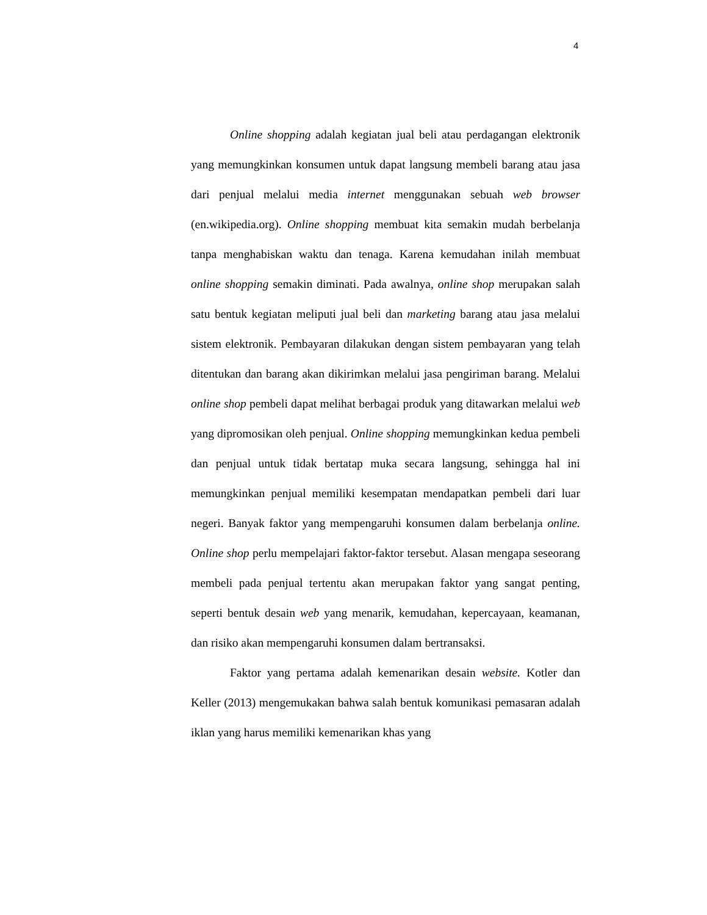4
Online shopping adalah kegiatan jual beli atau perdagangan elektronik yang memungkinkan konsumen untuk dapat langsung membeli barang atau jasa dari penjual melalui media internet menggunakan sebuah web browser (en.wikipedia.org). Online shopping membuat kita semakin mudah berbelanja tanpa menghabiskan waktu dan tenaga. Karena kemudahan inilah membuat online shopping semakin diminati. Pada awalnya, online shop merupakan salah satu bentuk kegiatan meliputi jual beli dan marketing barang atau jasa melalui sistem elektronik. Pembayaran dilakukan dengan sistem pembayaran yang telah ditentukan dan barang akan dikirimkan melalui jasa pengiriman barang. Melalui online shop pembeli dapat melihat berbagai produk yang ditawarkan melalui web yang dipromosikan oleh penjual. Online shopping memungkinkan kedua pembeli dan penjual untuk tidak bertatap muka secara langsung, sehingga hal ini memungkinkan penjual memiliki kesempatan mendapatkan pembeli dari luar negeri. Banyak faktor yang mempengaruhi konsumen dalam berbelanja online. Online shop perlu mempelajari faktor-faktor tersebut. Alasan mengapa seseorang membeli pada penjual tertentu akan merupakan faktor yang sangat penting, seperti bentuk desain web yang menarik, kemudahan, kepercayaan, keamanan, dan risiko akan mempengaruhi konsumen dalam bertransaksi.
Faktor yang pertama adalah kemenarikan desain website. Kotler dan Keller (2013) mengemukakan bahwa salah bentuk komunikasi pemasaran adalah iklan yang harus memiliki kemenarikan khas yang